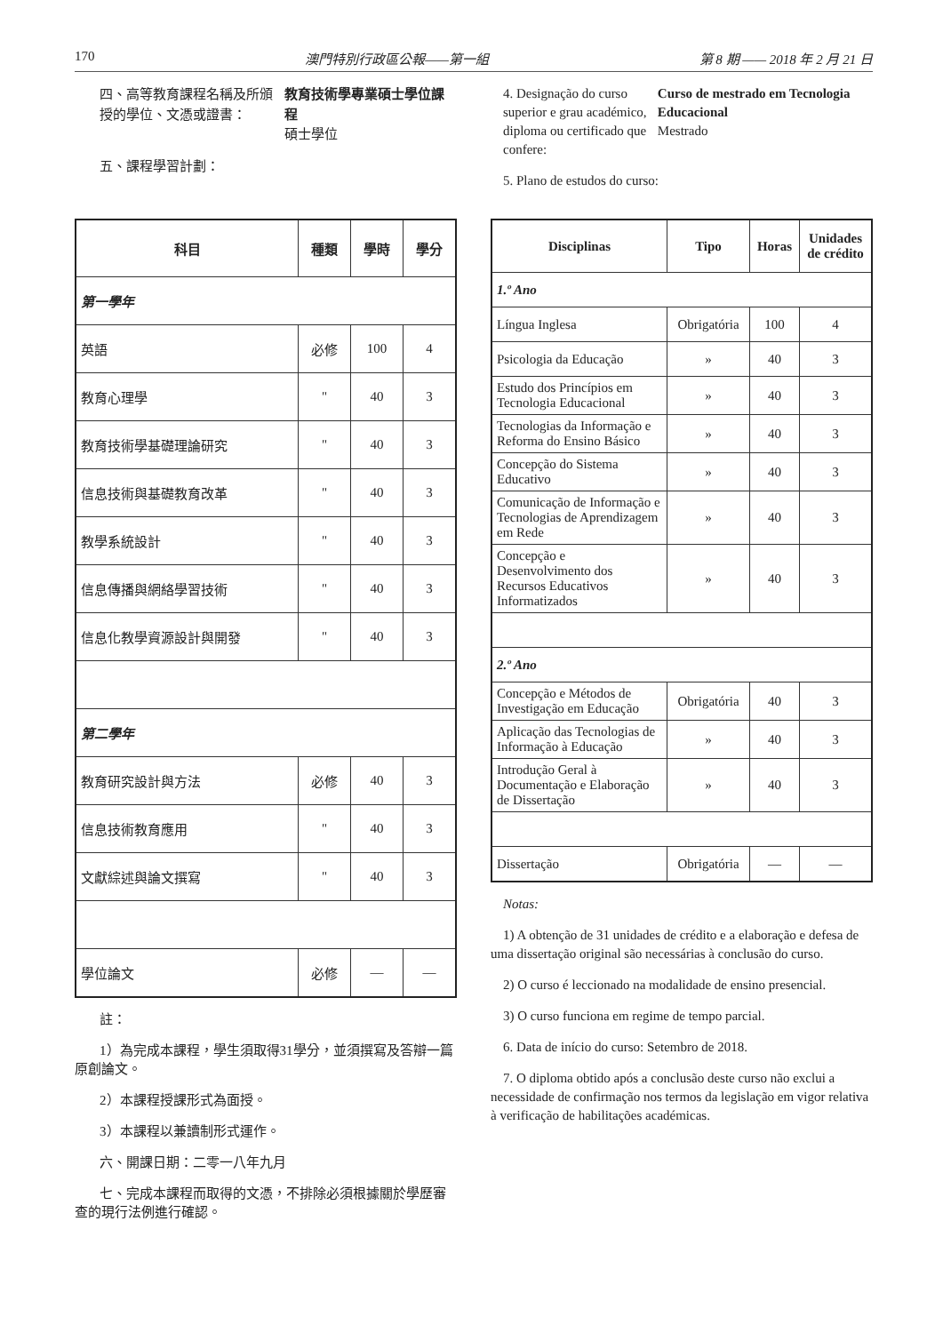170 澳門特別行政區公報——第一組 第 8 期 —— 2018 年 2 月 21 日
四、高等教育課程名稱及所頒授的學位、文憑或證書：
教育技術學專業碩士學位課程
碩士學位
五、課程學習計劃：
4. Designação do curso superior e grau académico, diploma ou certificado que confere:
Curso de mestrado em Tecnologia Educacional
Mestrado
5. Plano de estudos do curso:
| 科目 | 種類 | 學時 | 學分 |
| --- | --- | --- | --- |
| 第一學年 | | | |
| 英語 | 必修 | 100 | 4 |
| 教育心理學 | " | 40 | 3 |
| 教育技術學基礎理論研究 | " | 40 | 3 |
| 信息技術與基礎教育改革 | " | 40 | 3 |
| 教學系統設計 | " | 40 | 3 |
| 信息傳播與網絡學習技術 | " | 40 | 3 |
| 信息化教學資源設計與開發 | " | 40 | 3 |
| 第二學年 | | | |
| 教育研究設計與方法 | 必修 | 40 | 3 |
| 信息技術教育應用 | " | 40 | 3 |
| 文獻綜述與論文撰寫 | " | 40 | 3 |
| 學位論文 | 必修 | — | — |
註：
1）為完成本課程，學生須取得31學分，並須撰寫及答辯一篇原創論文。
2）本課程授課形式為面授。
3）本課程以兼讀制形式運作。
六、開課日期：二零一八年九月
七、完成本課程而取得的文憑，不排除必須根據關於學歷審查的現行法例進行確認。
| Disciplinas | Tipo | Horas | Unidades de crédito |
| --- | --- | --- | --- |
| 1.º Ano | | | |
| Língua Inglesa | Obrigatória | 100 | 4 |
| Psicologia da Educação | » | 40 | 3 |
| Estudo dos Princípios em Tecnologia Educacional | » | 40 | 3 |
| Tecnologias da Informação e Reforma do Ensino Básico | » | 40 | 3 |
| Concepção do Sistema Educativo | » | 40 | 3 |
| Comunicação de Informação e Tecnologias de Aprendizagem em Rede | » | 40 | 3 |
| Concepção e Desenvolvimento dos Recursos Educativos Informatizados | » | 40 | 3 |
| 2.º Ano | | | |
| Concepção e Métodos de Investigação em Educação | Obrigatória | 40 | 3 |
| Aplicação das Tecnologias de Informação à Educação | » | 40 | 3 |
| Introdução Geral à Documentação e Elaboração de Dissertação | » | 40 | 3 |
| Dissertação | Obrigatória | — | — |
Notas:
1) A obtenção de 31 unidades de crédito e a elaboração e defesa de uma dissertação original são necessárias à conclusão do curso.
2) O curso é leccionado na modalidade de ensino presencial.
3) O curso funciona em regime de tempo parcial.
6. Data de início do curso: Setembro de 2018.
7. O diploma obtido após a conclusão deste curso não exclui a necessidade de confirmação nos termos da legislação em vigor relativa à verificação de habilitações académicas.